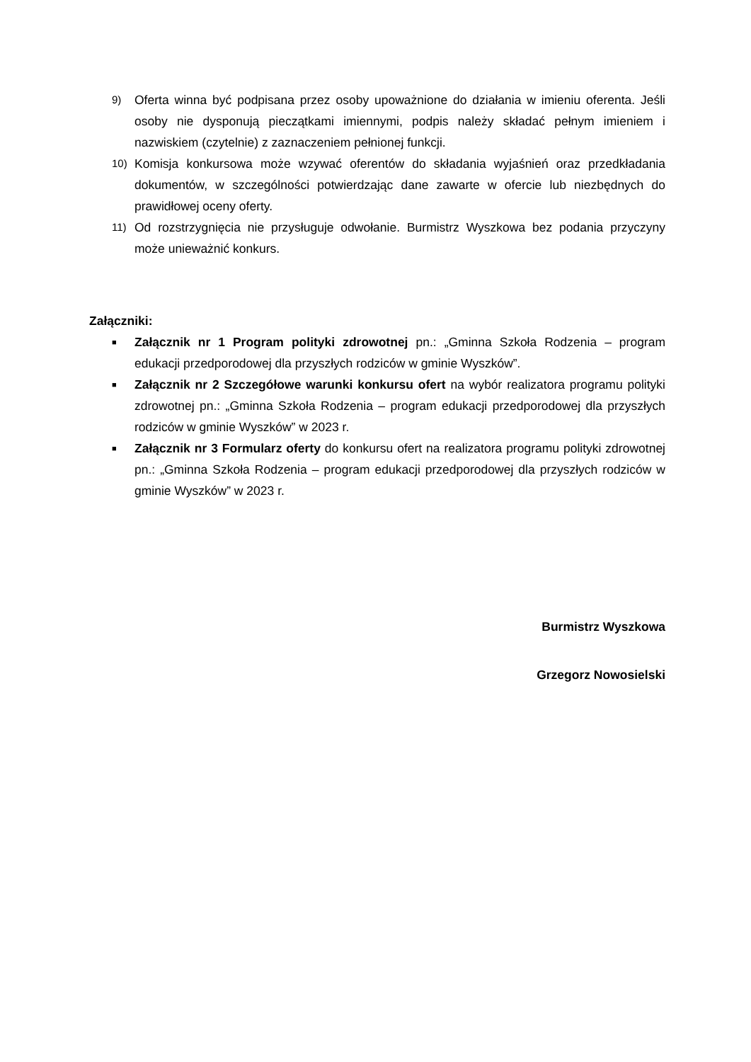9)
Oferta winna być podpisana przez osoby upoważnione do działania w imieniu oferenta. Jeśli osoby nie dysponują pieczątkami imiennymi, podpis należy składać pełnym imieniem i nazwiskiem (czytelnie) z zaznaczeniem pełnionej funkcji.
10)
Komisja konkursowa może wzywać oferentów do składania wyjaśnień oraz przedkładania dokumentów, w szczególności potwierdzając dane zawarte w ofercie lub niezbędnych do prawidłowej oceny oferty.
11)
Od rozstrzygnięcia nie przysługuje odwołanie. Burmistrz Wyszkowa bez podania przyczyny może unieważnić konkurs.
Załączniki:
■
Załącznik nr 1 Program polityki zdrowotnej pn.: „Gminna Szkoła Rodzenia – program edukacji przedporodowej dla przyszłych rodziców w gminie Wyszków”.
■
Załącznik nr 2 Szczegółowe warunki konkursu ofert na wybór realizatora programu polityki zdrowotnej pn.: „Gminna Szkoła Rodzenia – program edukacji przedporodowej dla przyszłych rodziców w gminie Wyszków” w 2023 r.
■
Załącznik nr 3 Formularz oferty do konkursu ofert na realizatora programu polityki zdrowotnej pn.: „Gminna Szkoła Rodzenia – program edukacji przedporodowej dla przyszłych rodziców w gminie Wyszków” w 2023 r.
Burmistrz Wyszkowa
Grzegorz Nowosielski